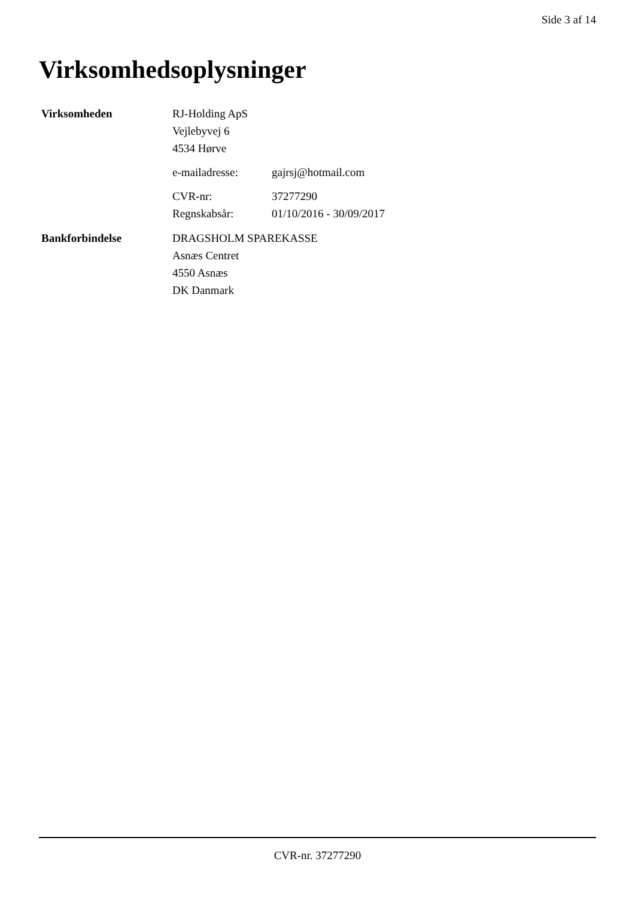Side 3 af 14
Virksomhedsoplysninger
Virksomheden
RJ-Holding ApS
Vejlebyvej 6
4534 Hørve
e-mailadresse: gajrsj@hotmail.com
CVR-nr: 37277290
Regnskabsår: 01/10/2016 - 30/09/2017
Bankforbindelse
DRAGSHOLM SPAREKASSE
Asnæs Centret
4550 Asnæs
DK Danmark
CVR-nr. 37277290